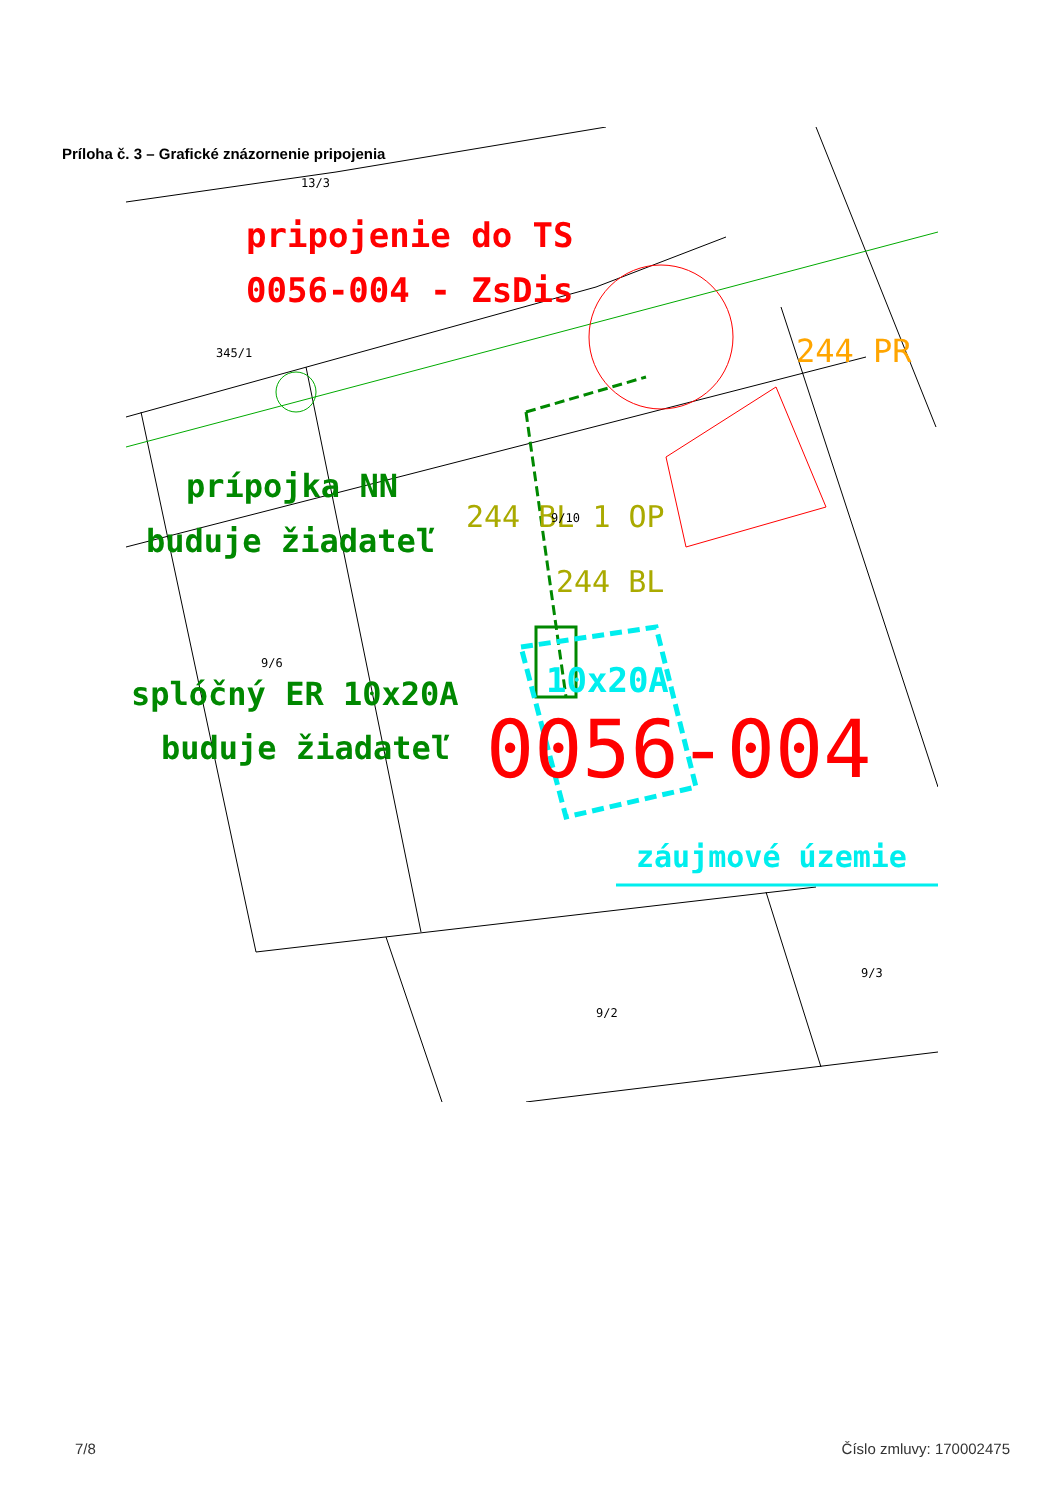Príloha č. 3 – Grafické znázornenie pripojenia
pripojenie do TS
0056-004 - ZsDis
244 PR
prípojka NN
buduje žiadateľ
244 BL 1 OP
244 BL
splóčný ER 10x20A
buduje žiadateľ
10x20A
0056-004
záujmové územie
13/3
345/1
9/6
9/2
9/3
9/10
7/8 Číslo zmluvy: 170002475